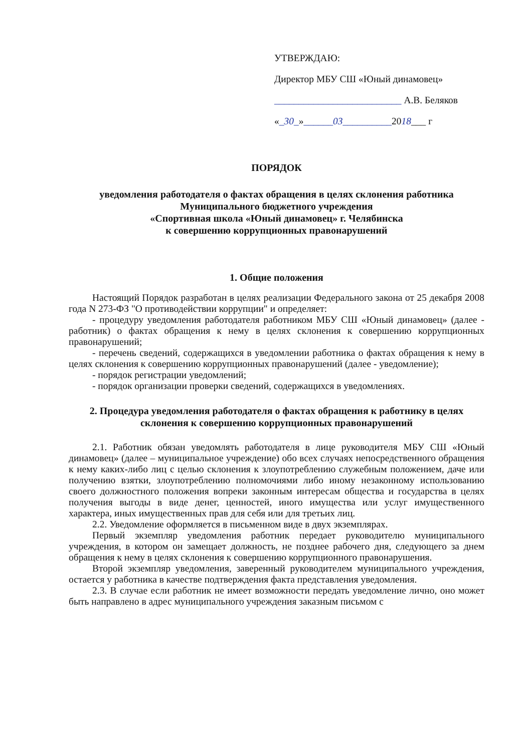УТВЕРЖДАЮ:
Директор МБУ СШ «Юный динамовец»
__________________________ А.В. Беляков
«_30_»______03__________2018___ г
ПОРЯДОК
уведомления работодателя о фактах обращения в целях склонения работника
Муниципального бюджетного учреждения
«Спортивная школа «Юный динамовец» г. Челябинска
к совершению коррупционных правонарушений
1. Общие положения
Настоящий Порядок разработан в целях реализации Федерального закона от 25 декабря 2008 года N 273-ФЗ "О противодействии коррупции" и определяет:
- процедуру уведомления работодателя работником МБУ СШ «Юный динамовец» (далее - работник) о фактах обращения к нему в целях склонения к совершению коррупционных правонарушений;
- перечень сведений, содержащихся в уведомлении работника о фактах обращения к нему в целях склонения к совершению коррупционных правонарушений (далее - уведомление);
- порядок регистрации уведомлений;
- порядок организации проверки сведений, содержащихся в уведомлениях.
2. Процедура уведомления работодателя о фактах обращения к работнику в целях склонения к совершению коррупционных правонарушений
2.1. Работник обязан уведомлять работодателя в лице руководителя МБУ СШ «Юный динамовец» (далее – муниципальное учреждение) обо всех случаях непосредственного обращения к нему каких-либо лиц с целью склонения к злоупотреблению служебным положением, даче или получению взятки, злоупотреблению полномочиями либо иному незаконному использованию своего должностного положения вопреки законным интересам общества и государства в целях получения выгоды в виде денег, ценностей, иного имущества или услуг имущественного характера, иных имущественных прав для себя или для третьих лиц.
2.2. Уведомление оформляется в письменном виде в двух экземплярах.
Первый экземпляр уведомления работник передает руководителю муниципального учреждения, в котором он замещает должность, не позднее рабочего дня, следующего за днем обращения к нему в целях склонения к совершению коррупционного правонарушения.
Второй экземпляр уведомления, заверенный руководителем муниципального учреждения, остается у работника в качестве подтверждения факта представления уведомления.
2.3. В случае если работник не имеет возможности передать уведомление лично, оно может быть направлено в адрес муниципального учреждения заказным письмом с